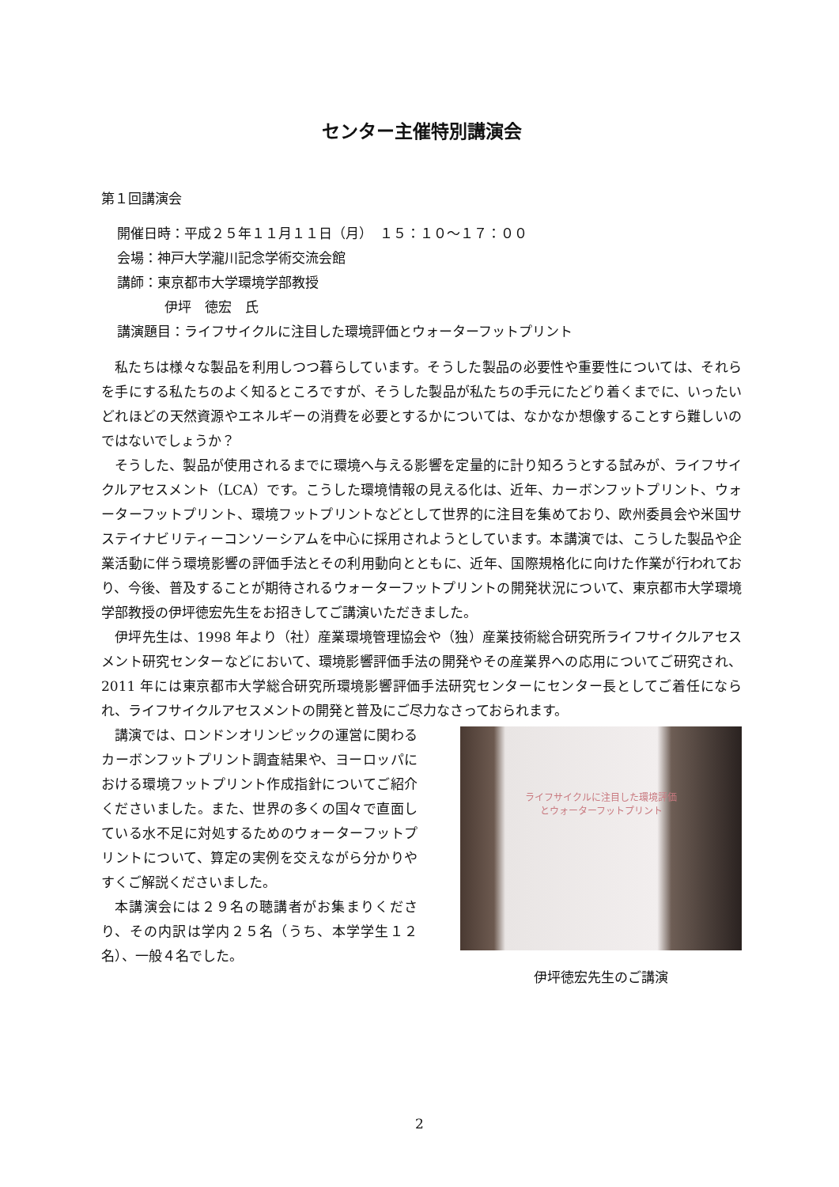センター主催特別講演会
第１回講演会
開催日時：平成２５年１１月１１日（月）　１５：１０〜１７：００
会場：神戸大学瀧川記念学術交流会館
講師：東京都市大学環境学部教授
伊坪　徳宏　氏
講演題目：ライフサイクルに注目した環境評価とウォーターフットプリント
私たちは様々な製品を利用しつつ暮らしています。そうした製品の必要性や重要性については、それらを手にする私たちのよく知るところですが、そうした製品が私たちの手元にたどり着くまでに、いったいどれほどの天然資源やエネルギーの消費を必要とするかについては、なかなか想像することすら難しいのではないでしょうか？
そうした、製品が使用されるまでに環境へ与える影響を定量的に計り知ろうとする試みが、ライフサイクルアセスメント（LCA）です。こうした環境情報の見える化は、近年、カーボンフットプリント、ウォーターフットプリント、環境フットプリントなどとして世界的に注目を集めており、欧州委員会や米国サステイナビリティーコンソーシアムを中心に採用されようとしています。本講演では、こうした製品や企業活動に伴う環境影響の評価手法とその利用動向とともに、近年、国際規格化に向けた作業が行われており、今後、普及することが期待されるウォーターフットプリントの開発状況について、東京都市大学環境学部教授の伊坪徳宏先生をお招きしてご講演いただきました。
伊坪先生は、1998 年より（社）産業環境管理協会や（独）産業技術総合研究所ライフサイクルアセスメント研究センターなどにおいて、環境影響評価手法の開発やその産業界への応用についてご研究され、2011 年には東京都市大学総合研究所環境影響評価手法研究センターにセンター長としてご着任になられ、ライフサイクルアセスメントの開発と普及にご尽力なさっておられます。
講演では、ロンドンオリンピックの運営に関わるカーボンフットプリント調査結果や、ヨーロッパにおける環境フットプリント作成指針についてご紹介くださいました。また、世界の多くの国々で直面している水不足に対処するためのウォーターフットプリントについて、算定の実例を交えながら分かりやすくご解説くださいました。
本講演会には２９名の聴講者がお集まりくださり、その内訳は学内２５名（うち、本学学生１２名）、一般４名でした。
ライフサイクルに注目した環境評価
とウォーターフットプリント
伊坪徳宏先生のご講演
2